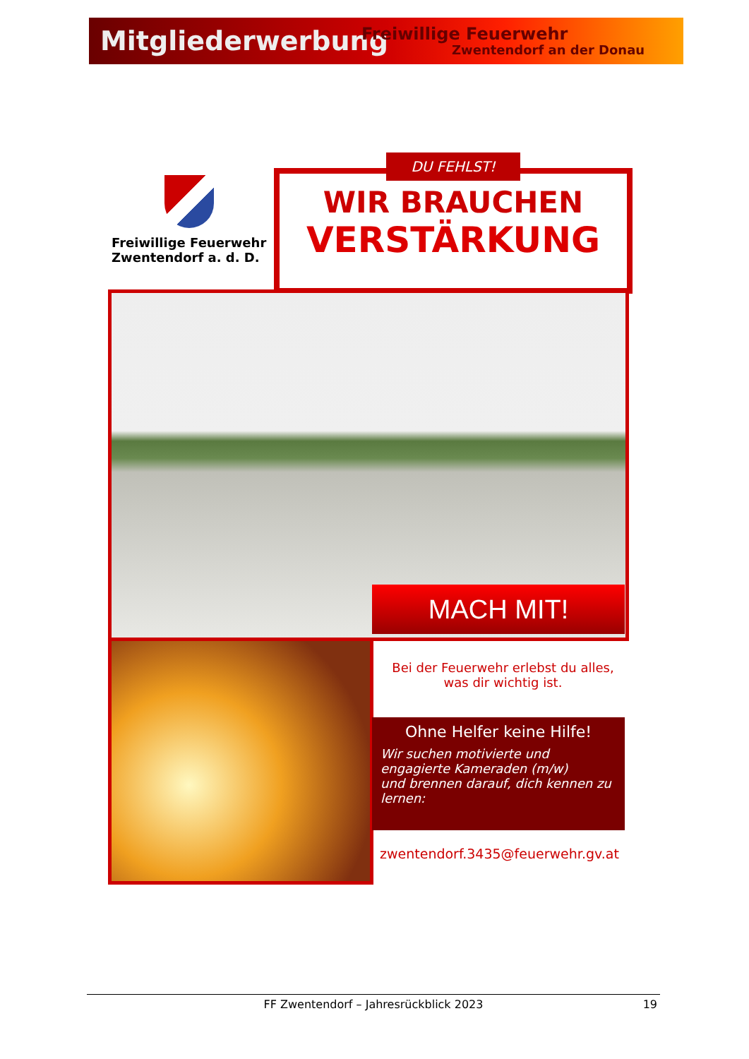Mitgliederwerbung
Freiwillige Feuerwehr
Zwentendorf an der Donau
Freiwillige Feuerwehr
Zwentendorf a. d. D.
DU FEHLST!
WIR BRAUCHEN
VERSTÄRKUNG
MACH MIT!
Bei der Feuerwehr erlebst du alles,
was dir wichtig ist.
Ohne Helfer keine Hilfe!
Wir suchen motivierte und engagierte Kameraden (m/w)
und brennen darauf, dich kennen zu lernen:
zwentendorf.3435@feuerwehr.gv.at
FF Zwentendorf – Jahresrückblick 2023 19